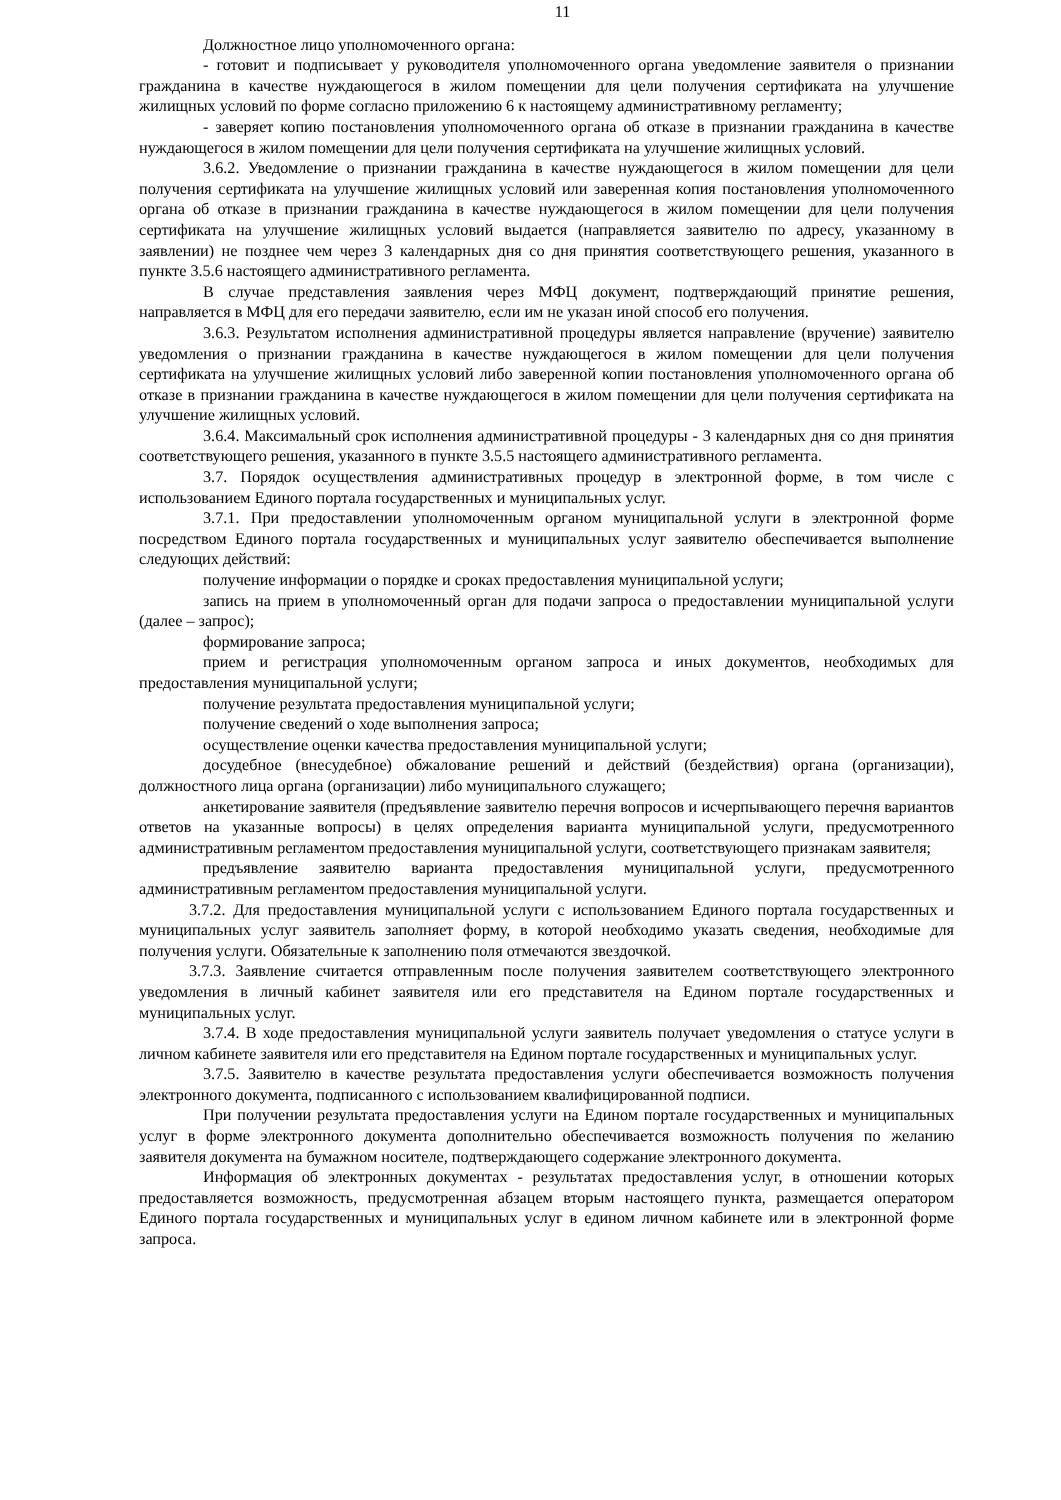11
Должностное лицо уполномоченного органа:
- готовит и подписывает у руководителя уполномоченного органа уведомление заявителя о признании гражданина в качестве нуждающегося в жилом помещении для цели получения сертификата на улучшение жилищных условий по форме согласно приложению 6 к настоящему административному регламенту;
- заверяет копию постановления уполномоченного органа об отказе в признании гражданина в качестве нуждающегося в жилом помещении для цели получения сертификата на улучшение жилищных условий.
3.6.2. Уведомление о признании гражданина в качестве нуждающегося в жилом помещении для цели получения сертификата на улучшение жилищных условий или заверенная копия постановления уполномоченного органа об отказе в признании гражданина в качестве нуждающегося в жилом помещении для цели получения сертификата на улучшение жилищных условий выдается (направляется заявителю по адресу, указанному в заявлении) не позднее чем через 3 календарных дня со дня принятия соответствующего решения, указанного в пункте 3.5.6 настоящего административного регламента.
В случае представления заявления через МФЦ документ, подтверждающий принятие решения, направляется в МФЦ для его передачи заявителю, если им не указан иной способ его получения.
3.6.3. Результатом исполнения административной процедуры является направление (вручение) заявителю уведомления о признании гражданина в качестве нуждающегося в жилом помещении для цели получения сертификата на улучшение жилищных условий либо заверенной копии постановления уполномоченного органа об отказе в признании гражданина в качестве нуждающегося в жилом помещении для цели получения сертификата на улучшение жилищных условий.
3.6.4. Максимальный срок исполнения административной процедуры - 3 календарных дня со дня принятия соответствующего решения, указанного в пункте 3.5.5 настоящего административного регламента.
3.7. Порядок осуществления административных процедур в электронной форме, в том числе с использованием Единого портала государственных и муниципальных услуг.
3.7.1. При предоставлении уполномоченным органом муниципальной услуги в электронной форме посредством Единого портала государственных и муниципальных услуг заявителю обеспечивается выполнение следующих действий:
получение информации о порядке и сроках предоставления муниципальной услуги;
запись на прием в уполномоченный орган для подачи запроса о предоставлении муниципальной услуги (далее – запрос);
формирование запроса;
прием и регистрация уполномоченным органом запроса и иных документов, необходимых для предоставления муниципальной услуги;
получение результата предоставления муниципальной услуги;
получение сведений о ходе выполнения запроса;
осуществление оценки качества предоставления муниципальной услуги;
досудебное (внесудебное) обжалование решений и действий (бездействия) органа (организации), должностного лица органа (организации) либо муниципального служащего;
анкетирование заявителя (предъявление заявителю перечня вопросов и исчерпывающего перечня вариантов ответов на указанные вопросы) в целях определения варианта муниципальной услуги, предусмотренного административным регламентом предоставления муниципальной услуги, соответствующего признакам заявителя;
предъявление заявителю варианта предоставления муниципальной услуги, предусмотренного административным регламентом предоставления муниципальной услуги.
3.7.2. Для предоставления муниципальной услуги с использованием Единого портала государственных и муниципальных услуг заявитель заполняет форму, в которой необходимо указать сведения, необходимые для получения услуги. Обязательные к заполнению поля отмечаются звездочкой.
3.7.3. Заявление считается отправленным после получения заявителем соответствующего электронного уведомления в личный кабинет заявителя или его представителя на Едином портале государственных и муниципальных услуг.
3.7.4. В ходе предоставления муниципальной услуги заявитель получает уведомления о статусе услуги в личном кабинете заявителя или его представителя на Едином портале государственных и муниципальных услуг.
3.7.5. Заявителю в качестве результата предоставления услуги обеспечивается возможность получения электронного документа, подписанного с использованием квалифицированной подписи.
При получении результата предоставления услуги на Едином портале государственных и муниципальных услуг в форме электронного документа дополнительно обеспечивается возможность получения по желанию заявителя документа на бумажном носителе, подтверждающего содержание электронного документа.
Информация об электронных документах - результатах предоставления услуг, в отношении которых предоставляется возможность, предусмотренная абзацем вторым настоящего пункта, размещается оператором Единого портала государственных и муниципальных услуг в едином личном кабинете или в электронной форме запроса.